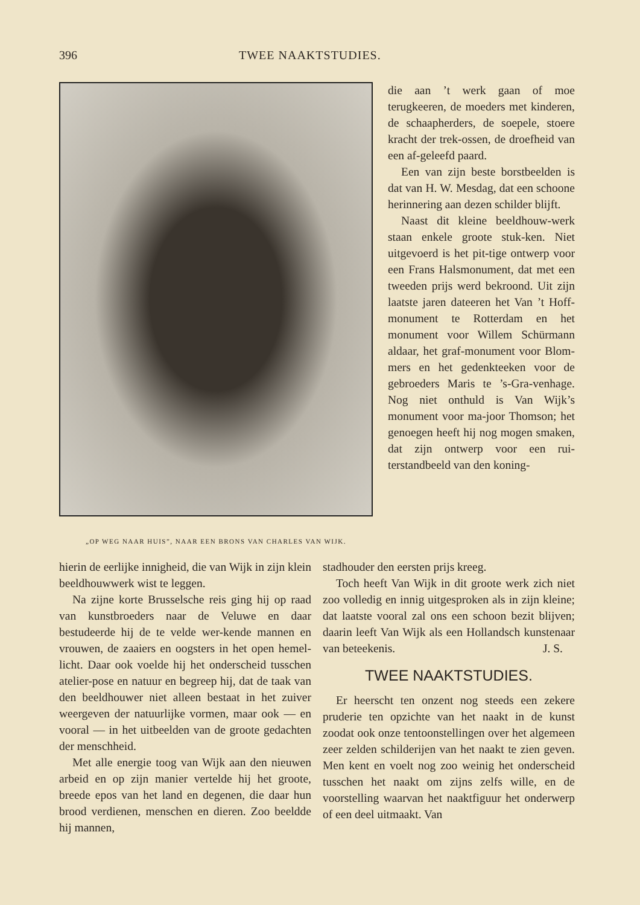396 TWEE NAAKTSTUDIES.
„OP WEG NAAR HUIS”, NAAR EEN BRONS VAN CHARLES VAN WIJK.
die aan ’t werk gaan of moe terugkeeren, de moeders met kinderen, de schaapherders, de soepele, stoere kracht der trek-ossen, de droefheid van een af-geleefd paard.
Een van zijn beste borstbeelden is dat van H. W. Mesdag, dat een schoone herinnering aan dezen schilder blijft.
Naast dit kleine beeldhouw-werk staan enkele groote stuk-ken. Niet uitgevoerd is het pit-tige ontwerp voor een Frans Halsmonument, dat met een tweeden prijs werd bekroond. Uit zijn laatste jaren dateeren het Van ’t Hoff-monument te Rotterdam en het monument voor Willem Schürmann aldaar, het graf-monument voor Blom-mers en het gedenkteeken voor de gebroeders Maris te ’s-Gra-venhage. Nog niet onthuld is Van Wijk’s monument voor ma-joor Thomson; het genoegen heeft hij nog mogen smaken, dat zijn ontwerp voor een rui-terstandbeeld van den koning-
hierin de eerlijke innigheid, die van Wijk in zijn klein beeldhouwwerk wist te leggen.
Na zijne korte Brusselsche reis ging hij op raad van kunstbroeders naar de Veluwe en daar bestudeerde hij de te velde wer-kende mannen en vrouwen, de zaaiers en oogsters in het open hemel-licht. Daar ook voelde hij het onderscheid tusschen atelier-pose en natuur en begreep hij, dat de taak van den beeldhouwer niet alleen bestaat in het zuiver weergeven der natuurlijke vormen, maar ook — en vooral — in het uitbeelden van de groote gedachten der menschheid.
Met alle energie toog van Wijk aan den nieuwen arbeid en op zijn manier vertelde hij het groote, breede epos van het land en degenen, die daar hun brood verdienen, menschen en dieren. Zoo beeldde hij mannen,
stadhouder den eersten prijs kreeg.
Toch heeft Van Wijk in dit groote werk zich niet zoo volledig en innig uitgesproken als in zijn kleine; dat laatste vooral zal ons een schoon bezit blijven; daarin leeft Van Wijk als een Hollandsch kunstenaar van beteekenis. J. S.
TWEE NAAKTSTUDIES.
Er heerscht ten onzent nog steeds een zekere pruderie ten opzichte van het naakt in de kunst zoodat ook onze tentoonstellingen over het algemeen zeer zelden schilderijen van het naakt te zien geven. Men kent en voelt nog zoo weinig het onderscheid tusschen het naakt om zijns zelfs wille, en de voorstelling waarvan het naaktfiguur het onderwerp of een deel uitmaakt. Van